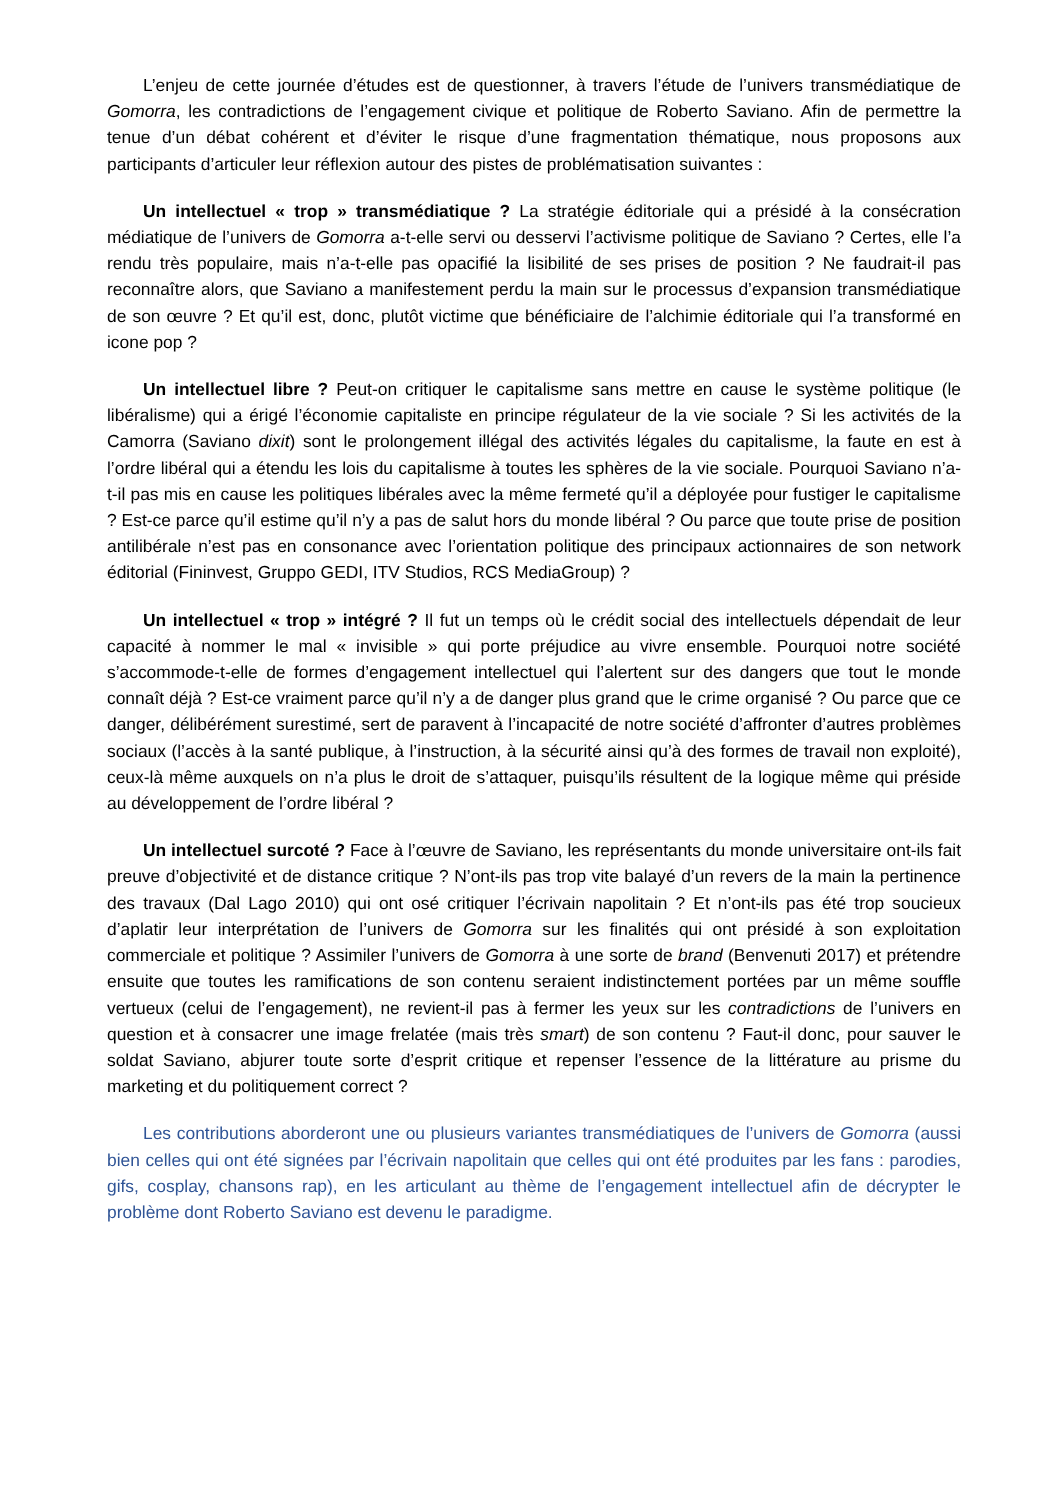L’enjeu de cette journée d’études est de questionner, à travers l’étude de l’univers transmédiatique de Gomorra, les contradictions de l’engagement civique et politique de Roberto Saviano. Afin de permettre la tenue d’un débat cohérent et d’éviter le risque d’une fragmentation thématique, nous proposons aux participants d’articuler leur réflexion autour des pistes de problématisation suivantes :
Un intellectuel « trop » transmédiatique ? La stratégie éditoriale qui a présidé à la consécration médiatique de l’univers de Gomorra a-t-elle servi ou desservi l’activisme politique de Saviano ? Certes, elle l’a rendu très populaire, mais n’a-t-elle pas opacifié la lisibilité de ses prises de position ? Ne faudrait-il pas reconnaître alors, que Saviano a manifestement perdu la main sur le processus d’expansion transmédiatique de son œuvre ? Et qu’il est, donc, plutôt victime que bénéficiaire de l’alchimie éditoriale qui l’a transformé en icone pop ?
Un intellectuel libre ? Peut-on critiquer le capitalisme sans mettre en cause le système politique (le libéralisme) qui a érigé l’économie capitaliste en principe régulateur de la vie sociale ? Si les activités de la Camorra (Saviano dixit) sont le prolongement illégal des activités légales du capitalisme, la faute en est à l’ordre libéral qui a étendu les lois du capitalisme à toutes les sphères de la vie sociale. Pourquoi Saviano n’a-t-il pas mis en cause les politiques libérales avec la même fermeté qu’il a déployée pour fustiger le capitalisme ? Est-ce parce qu’il estime qu’il n’y a pas de salut hors du monde libéral ? Ou parce que toute prise de position antilibérale n’est pas en consonance avec l’orientation politique des principaux actionnaires de son network éditorial (Fininvest, Gruppo GEDI, ITV Studios, RCS MediaGroup) ?
Un intellectuel « trop » intégré ? Il fut un temps où le crédit social des intellectuels dépendait de leur capacité à nommer le mal « invisible » qui porte préjudice au vivre ensemble. Pourquoi notre société s’accommode-t-elle de formes d’engagement intellectuel qui l’alertent sur des dangers que tout le monde connaît déjà ? Est-ce vraiment parce qu’il n’y a de danger plus grand que le crime organisé ? Ou parce que ce danger, délibérément surestimé, sert de paravent à l’incapacité de notre société d’affronter d’autres problèmes sociaux (l’accès à la santé publique, à l’instruction, à la sécurité ainsi qu’à des formes de travail non exploité), ceux-là même auxquels on n’a plus le droit de s’attaquer, puisqu’ils résultent de la logique même qui préside au développement de l’ordre libéral ?
Un intellectuel surcoté ? Face à l’œuvre de Saviano, les représentants du monde universitaire ont-ils fait preuve d’objectivité et de distance critique ? N’ont-ils pas trop vite balayé d’un revers de la main la pertinence des travaux (Dal Lago 2010) qui ont osé critiquer l’écrivain napolitain ? Et n’ont-ils pas été trop soucieux d’aplatir leur interprétation de l’univers de Gomorra sur les finalités qui ont présidé à son exploitation commerciale et politique ? Assimiler l’univers de Gomorra à une sorte de brand (Benvenuti 2017) et prétendre ensuite que toutes les ramifications de son contenu seraient indistinctement portées par un même souffle vertueux (celui de l’engagement), ne revient-il pas à fermer les yeux sur les contradictions de l’univers en question et à consacrer une image frelatée (mais très smart) de son contenu ? Faut-il donc, pour sauver le soldat Saviano, abjurer toute sorte d’esprit critique et repenser l’essence de la littérature au prisme du marketing et du politiquement correct ?
Les contributions aborderont une ou plusieurs variantes transmédiatiques de l’univers de Gomorra (aussi bien celles qui ont été signées par l’écrivain napolitain que celles qui ont été produites par les fans : parodies, gifs, cosplay, chansons rap), en les articulant au thème de l’engagement intellectuel afin de décrypter le problème dont Roberto Saviano est devenu le paradigme.